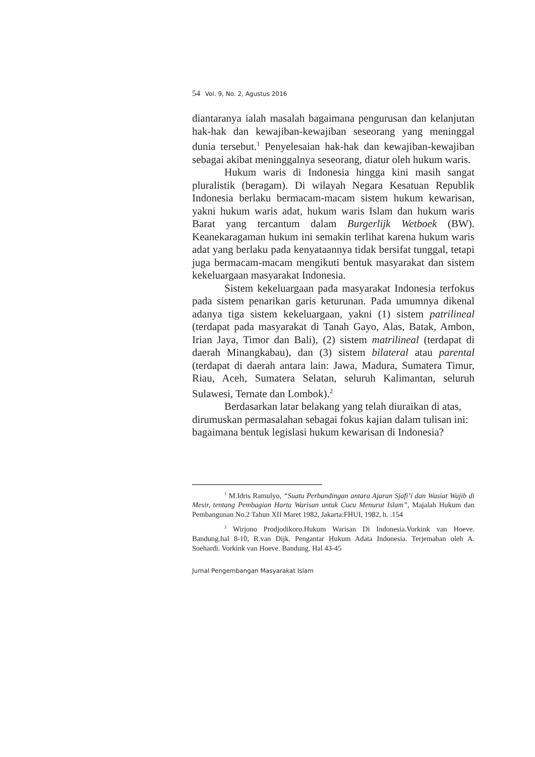54 Vol. 9, No. 2, Agustus 2016
diantaranya ialah masalah bagaimana pengurusan dan kelanjutan hak-hak dan kewajiban-kewajiban seseorang yang meninggal dunia tersebut.<sup>1</sup> Penyelesaian hak-hak dan kewajiban-kewajiban sebagai akibat meninggalnya seseorang, diatur oleh hukum waris.
Hukum waris di Indonesia hingga kini masih sangat pluralistik (beragam). Di wilayah Negara Kesatuan Republik Indonesia berlaku bermacam-macam sistem hukum kewarisan, yakni hukum waris adat, hukum waris Islam dan hukum waris Barat yang tercantum dalam Burgerlijk Wetboek (BW). Keanekaragaman hukum ini semakin terlihat karena hukum waris adat yang berlaku pada kenyataannya tidak bersifat tunggal, tetapi juga bermacam-macam mengikuti bentuk masyarakat dan sistem kekeluargaan masyarakat Indonesia.
Sistem kekeluargaan pada masyarakat Indonesia terfokus pada sistem penarikan garis keturunan. Pada umumnya dikenal adanya tiga sistem kekeluargaan, yakni (1) sistem patrilineal (terdapat pada masyarakat di Tanah Gayo, Alas, Batak, Ambon, Irian Jaya, Timor dan Bali), (2) sistem matrilineal (terdapat di daerah Minangkabau), dan (3) sistem bilateral atau parental (terdapat di daerah antara lain: Jawa, Madura, Sumatera Timur, Riau, Aceh, Sumatera Selatan, seluruh Kalimantan, seluruh Sulawesi, Ternate dan Lombok).<sup>2</sup>
Berdasarkan latar belakang yang telah diuraikan di atas, dirumuskan permasalahan sebagai fokus kajian dalam tulisan ini: bagaimana bentuk legislasi hukum kewarisan di Indonesia?
<sup>1</sup> M.Idris Ramulyo, “Suatu Perbandingan antara Ajaran Sjafi’i dan Wasiat Wajib di Mesir, tentang Pembagian Harta Warisan untuk Cucu Menurut Islam”, Majalah Hukum dan Pembangunan No.2 Tahun XII Maret 1982, Jakarta:FHUI, 1982, h. .154
<sup>2</sup> Wirjono Prodjodikoro.Hukum Warisan Di Indonesia.Vorkink van Hoeve. Bandung.hal 8-10, R.van Dijk. Pengantar Hukum Adata Indonesia. Terjemahan oleh A. Soehardi. Vorkink van Hoeve. Bandung. Hal 43-45
Jurnal Pengembangan Masyarakat Islam